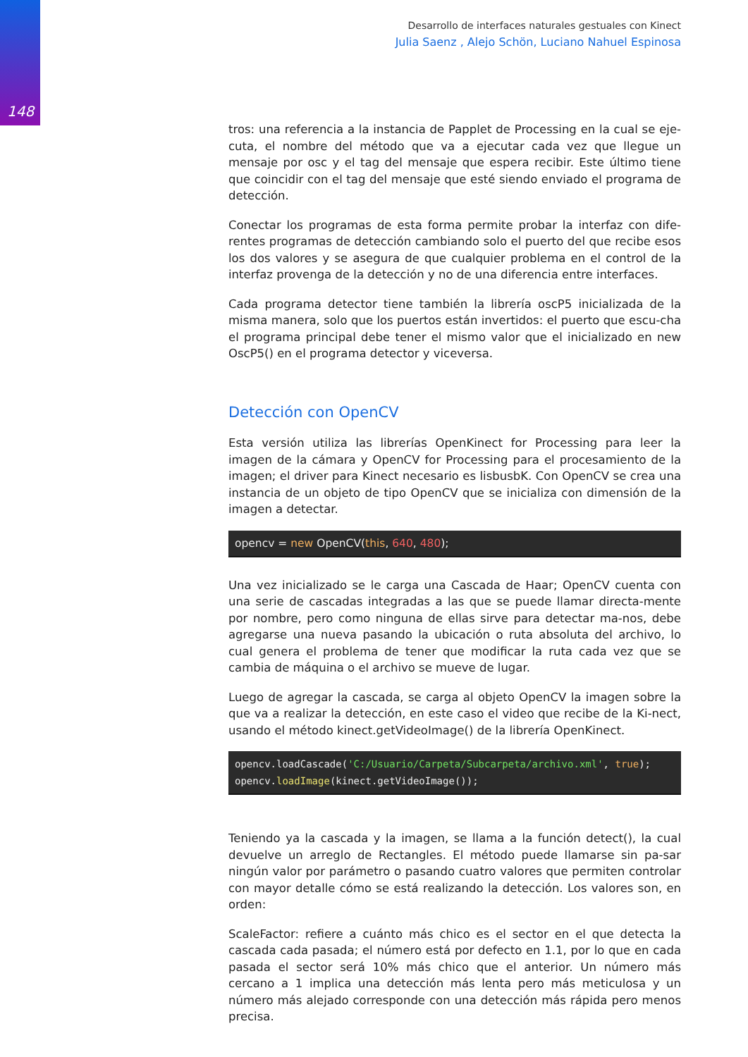148
Desarrollo de interfaces naturales gestuales con Kinect
Julia Saenz , Alejo Schön, Luciano Nahuel Espinosa
tros: una referencia a la instancia de Papplet de Processing en la cual se eje-cuta, el nombre del método que va a ejecutar cada vez que llegue un mensaje por osc y el tag del mensaje que espera recibir. Este último tiene que coincidir con el tag del mensaje que esté siendo enviado el programa de detección.
Conectar los programas de esta forma permite probar la interfaz con dife-rentes programas de detección cambiando solo el puerto del que recibe esos los dos valores y se asegura de que cualquier problema en el control de la interfaz provenga de la detección y no de una diferencia entre interfaces.
Cada programa detector tiene también la librería oscP5 inicializada de la misma manera, solo que los puertos están invertidos: el puerto que escu-cha el programa principal debe tener el mismo valor que el inicializado en new OscP5() en el programa detector y viceversa.
Detección con OpenCV
Esta versión utiliza las librerías OpenKinect for Processing para leer la imagen de la cámara y OpenCV for Processing para el procesamiento de la imagen; el driver para Kinect necesario es lisbusbK. Con OpenCV se crea una instancia de un objeto de tipo OpenCV que se inicializa con dimensión de la imagen a detectar.
opencv = new OpenCV(this, 640, 480);
Una vez inicializado se le carga una Cascada de Haar; OpenCV cuenta con una serie de cascadas integradas a las que se puede llamar directa-mente por nombre, pero como ninguna de ellas sirve para detectar ma-nos, debe agregarse una nueva pasando la ubicación o ruta absoluta del archivo, lo cual genera el problema de tener que modificar la ruta cada vez que se cambia de máquina o el archivo se mueve de lugar.
Luego de agregar la cascada, se carga al objeto OpenCV la imagen sobre la que va a realizar la detección, en este caso el video que recibe de la Ki-nect, usando el método kinect.getVideoImage() de la librería OpenKinect.
opencv.loadCascade('C:/Usuario/Carpeta/Subcarpeta/archivo.xml', true);
opencv.loadImage(kinect.getVideoImage());
Teniendo ya la cascada y la imagen, se llama a la función detect(), la cual devuelve un arreglo de Rectangles. El método puede llamarse sin pa-sar ningún valor por parámetro o pasando cuatro valores que permiten controlar con mayor detalle cómo se está realizando la detección. Los valores son, en orden:
ScaleFactor: refiere a cuánto más chico es el sector en el que detecta la cascada cada pasada; el número está por defecto en 1.1, por lo que en cada pasada el sector será 10% más chico que el anterior. Un número más cercano a 1 implica una detección más lenta pero más meticulosa y un número más alejado corresponde con una detección más rápida pero menos precisa.